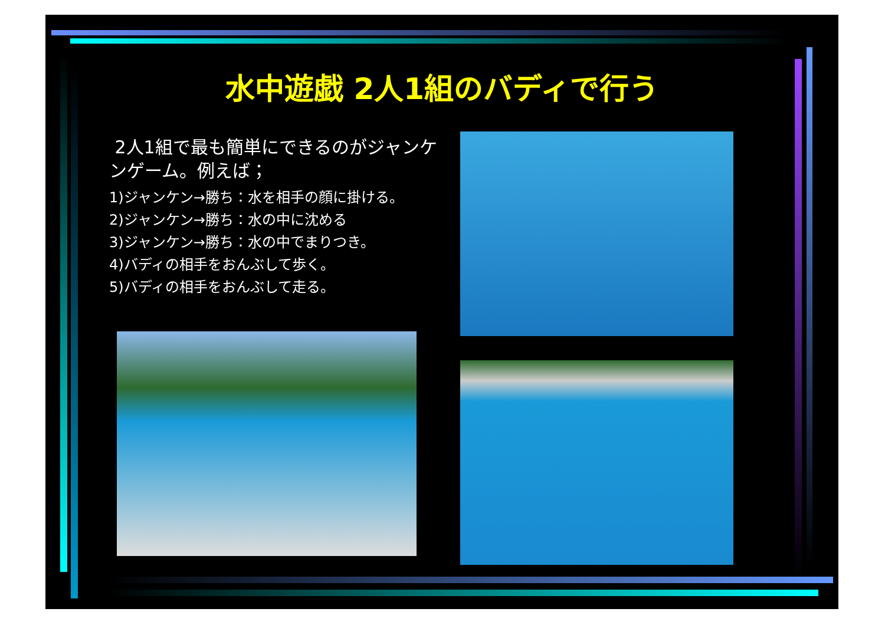水中遊戯 2人1組のバディで行う
2人1組で最も簡単にできるのがジャンケンゲーム。例えば；
1)ジャンケン→勝ち：水を相手の顔に掛ける。
2)ジャンケン→勝ち：水の中に沈める
3)ジャンケン→勝ち：水の中でまりつき。
4)バディの相手をおんぶして歩く。
5)バディの相手をおんぶして走る。